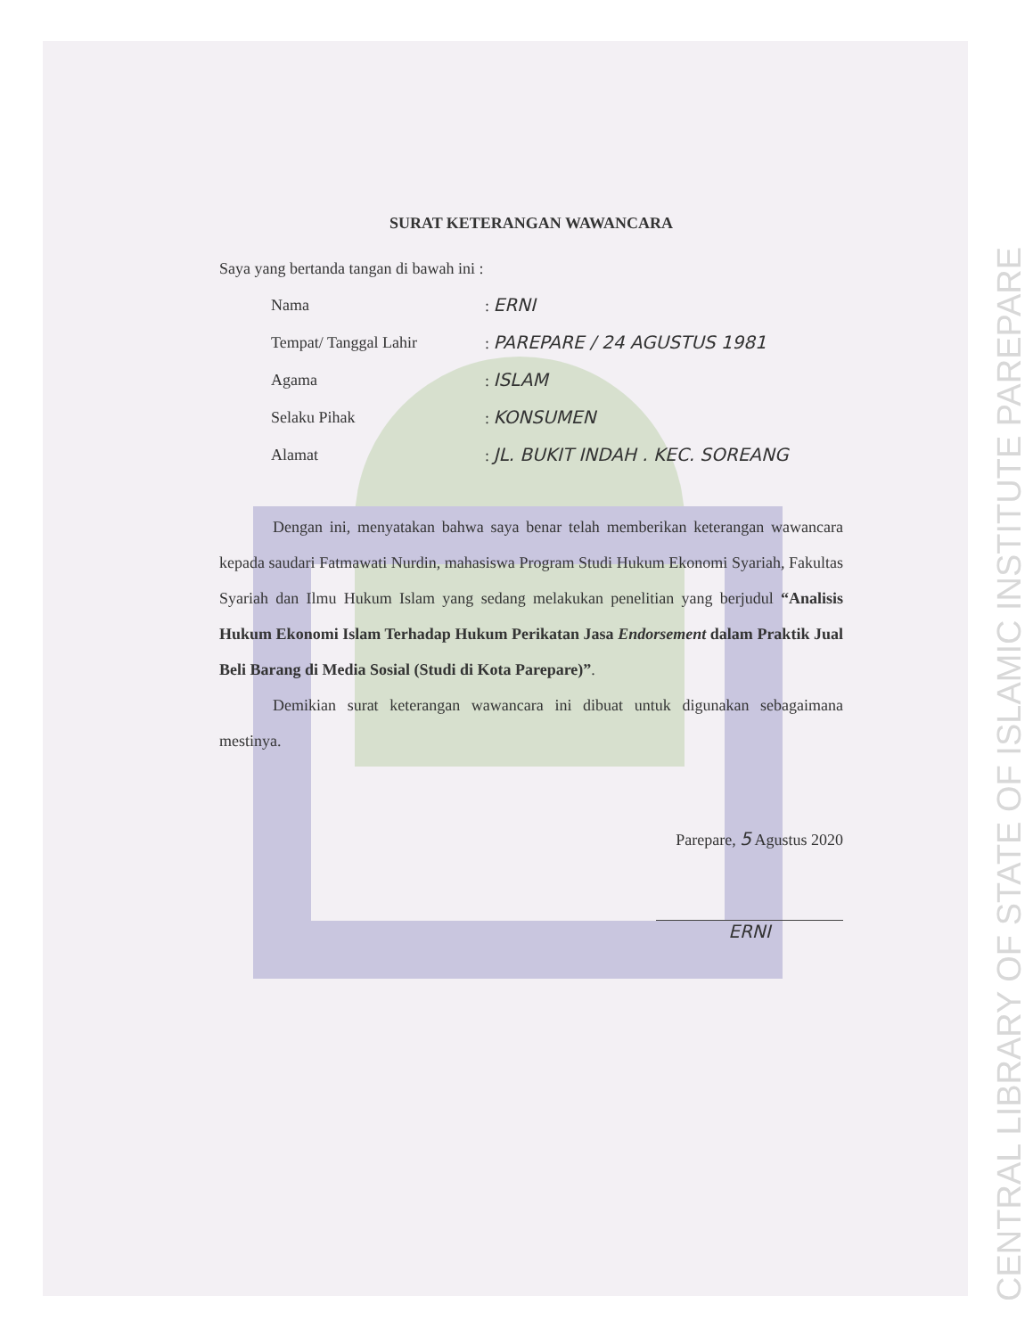CENTRAL LIBRARY OF STATE OF ISLAMIC INSTITUTE PAREPARE
SURAT KETERANGAN WAWANCARA
Saya yang bertanda tangan di bawah ini :
| Nama | : ERNI |
| Tempat/ Tanggal Lahir | : PAREPARE / 24 AGUSTUS 1981 |
| Agama | : ISLAM |
| Selaku Pihak | : KONSUMEN |
| Alamat | : JL. BUKIT INDAH . KEC. SOREANG |
Dengan ini, menyatakan bahwa saya benar telah memberikan keterangan wawancara kepada saudari Fatmawati Nurdin, mahasiswa Program Studi Hukum Ekonomi Syariah, Fakultas Syariah dan Ilmu Hukum Islam yang sedang melakukan penelitian yang berjudul “Analisis Hukum Ekonomi Islam Terhadap Hukum Perikatan Jasa Endorsement dalam Praktik Jual Beli Barang di Media Sosial (Studi di Kota Parepare)”.
Demikian surat keterangan wawancara ini dibuat untuk digunakan sebagaimana mestinya.
Parepare, 5 Agustus 2020
ERNI